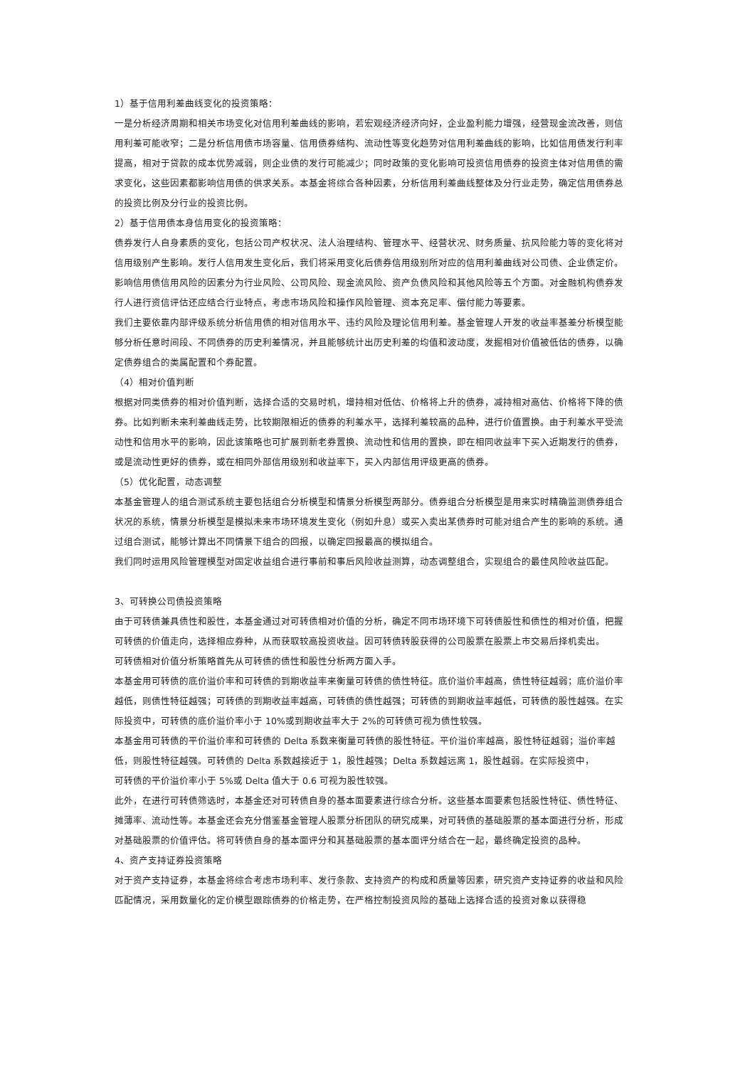1）基于信用利差曲线变化的投资策略：
一是分析经济周期和相关市场变化对信用利差曲线的影响，若宏观经济经济向好，企业盈利能力增强，经营现金流改善，则信用利差可能收窄；二是分析信用债市场容量、信用债券结构、流动性等变化趋势对信用利差曲线的影响，比如信用债发行利率提高，相对于贷款的成本优势减弱，则企业债的发行可能减少；同时政策的变化影响可投资信用债券的投资主体对信用债的需求变化，这些因素都影响信用债的供求关系。本基金将综合各种因素，分析信用利差曲线整体及分行业走势，确定信用债券总的投资比例及分行业的投资比例。
2）基于信用债本身信用变化的投资策略：
债券发行人自身素质的变化，包括公司产权状况、法人治理结构、管理水平、经营状况、财务质量、抗风险能力等的变化将对信用级别产生影响。发行人信用发生变化后，我们将采用变化后债券信用级别所对应的信用利差曲线对公司债、企业债定价。
影响信用债信用风险的因素分为行业风险、公司风险、现金流风险、资产负债风险和其他风险等五个方面。对金融机构债券发行人进行资信评估还应结合行业特点，考虑市场风险和操作风险管理、资本充足率、偿付能力等要素。
我们主要依靠内部评级系统分析信用债的相对信用水平、违约风险及理论信用利差。基金管理人开发的收益率基差分析模型能够分析任意时间段、不同债券的历史利差情况，并且能够统计出历史利差的均值和波动度，发掘相对价值被低估的债券，以确定债券组合的类属配置和个券配置。
（4）相对价值判断
根据对同类债券的相对价值判断，选择合适的交易时机，增持相对低估、价格将上升的债券，减持相对高估、价格将下降的债券。比如判断未来利差曲线走势，比较期限相近的债券的利差水平，选择利差较高的品种，进行价值置换。由于利差水平受流动性和信用水平的影响，因此该策略也可扩展到新老券置换、流动性和信用的置换，即在相同收益率下买入近期发行的债券，或是流动性更好的债券，或在相同外部信用级别和收益率下，买入内部信用评级更高的债券。
（5）优化配置，动态调整
本基金管理人的组合测试系统主要包括组合分析模型和情景分析模型两部分。债券组合分析模型是用来实时精确监测债券组合状况的系统，情景分析模型是模拟未来市场环境发生变化（例如升息）或买入卖出某债券时可能对组合产生的影响的系统。通过组合测试，能够计算出不同情景下组合的回报，以确定回报最高的模拟组合。
我们同时运用风险管理模型对固定收益组合进行事前和事后风险收益测算，动态调整组合，实现组合的最佳风险收益匹配。
3、可转换公司债投资策略
由于可转债兼具债性和股性，本基金通过对可转债相对价值的分析，确定不同市场环境下可转债股性和债性的相对价值，把握可转债的价值走向，选择相应券种，从而获取较高投资收益。因可转债转股获得的公司股票在股票上市交易后择机卖出。
可转债相对价值分析策略首先从可转债的债性和股性分析两方面入手。
本基金用可转债的底价溢价率和可转债的到期收益率来衡量可转债的债性特征。底价溢价率越高，债性特征越弱；底价溢价率越低，则债性特征越强；可转债的到期收益率越高，可转债的债性越强；可转债的到期收益率越低，可转债的股性越强。在实际投资中，可转债的底价溢价率小于 10%或到期收益率大于 2%的可转债可视为债性较强。
本基金用可转债的平价溢价率和可转债的 Delta 系数来衡量可转债的股性特征。平价溢价率越高，股性特征越弱；溢价率越低，则股性特征越强。可转债的 Delta 系数越接近于 1，股性越强；Delta 系数越远离 1，股性越弱。在实际投资中，
可转债的平价溢价率小于 5%或 Delta 值大于 0.6 可视为股性较强。
此外，在进行可转债筛选时，本基金还对可转债自身的基本面要素进行综合分析。这些基本面要素包括股性特征、债性特征、摊薄率、流动性等。本基金还会充分借鉴基金管理人股票分析团队的研究成果，对可转债的基础股票的基本面进行分析，形成对基础股票的价值评估。将可转债自身的基本面评分和其基础股票的基本面评分结合在一起，最终确定投资的品种。
4、资产支持证券投资策略
对于资产支持证券，本基金将综合考虑市场利率、发行条款、支持资产的构成和质量等因素，研究资产支持证券的收益和风险匹配情况，采用数量化的定价模型跟踪债券的价格走势，在严格控制投资风险的基础上选择合适的投资对象以获得稳